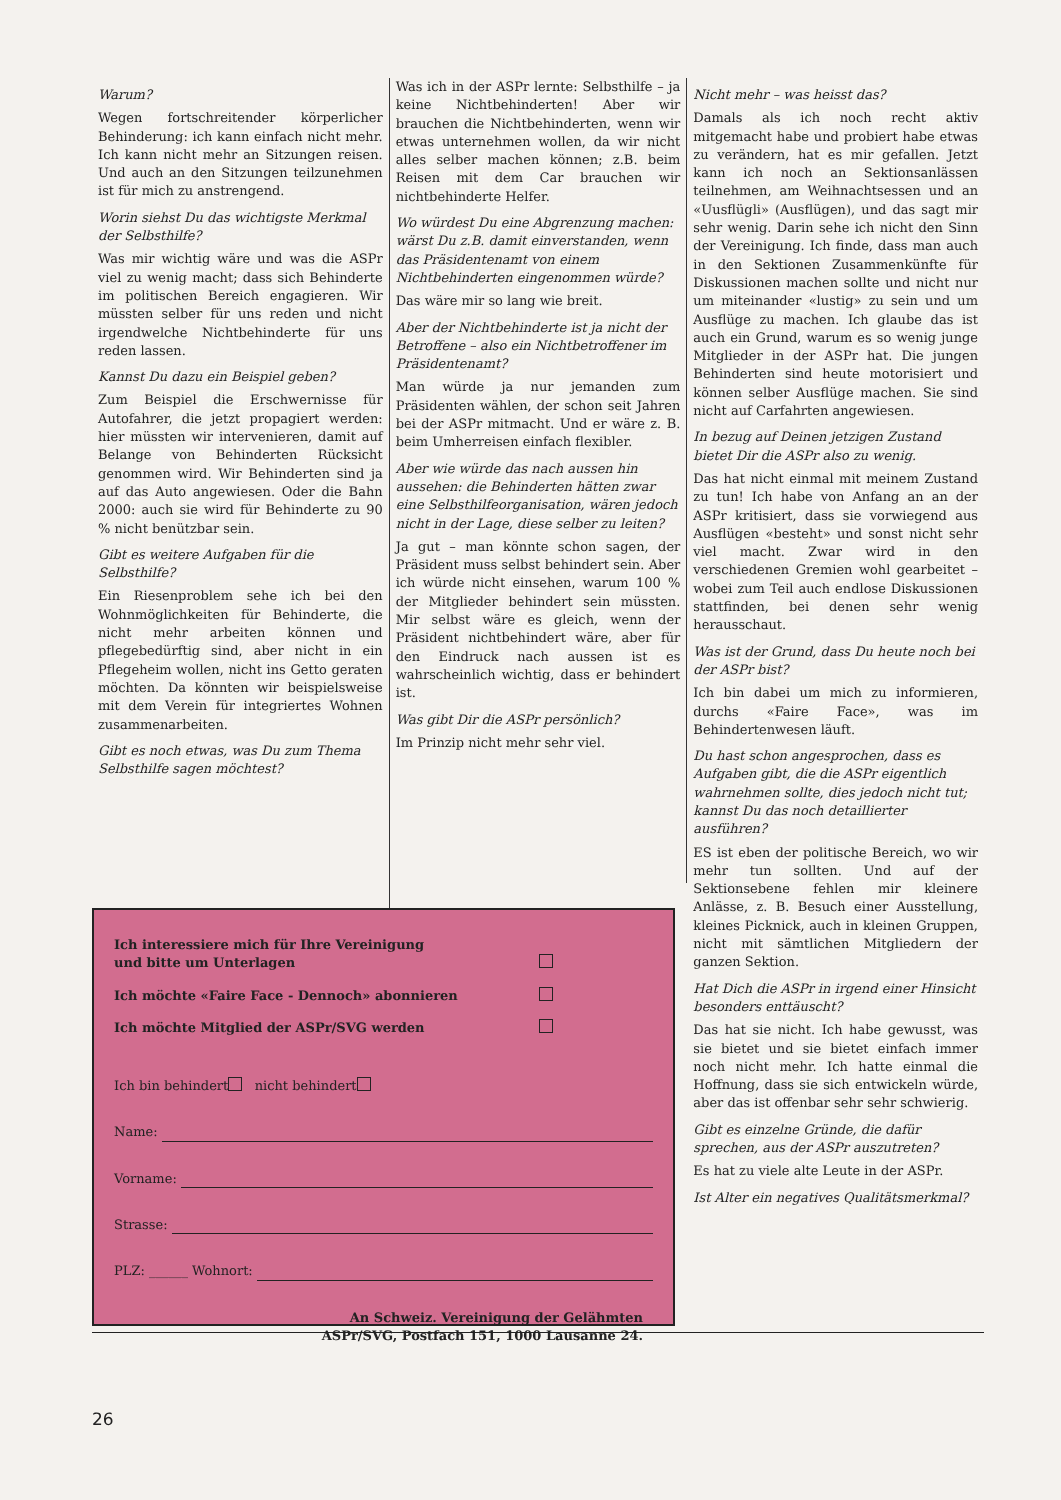Warum?
Wegen fortschreitender körperlicher Behinderung: ich kann einfach nicht mehr. Ich kann nicht mehr an Sitzungen reisen. Und auch an den Sitzungen teilzunehmen ist für mich zu anstrengend.
Worin siehst Du das wichtigste Merkmal der Selbsthilfe?
Was mir wichtig wäre und was die ASPr viel zu wenig macht; dass sich Behinderte im politischen Bereich engagieren. Wir müssten selber für uns reden und nicht irgendwelche Nichtbehinderte für uns reden lassen.
Kannst Du dazu ein Beispiel geben?
Zum Beispiel die Erschwernisse für Autofahrer, die jetzt propagiert werden: hier müssten wir intervenieren, damit auf Belange von Behinderten Rücksicht genommen wird. Wir Behinderten sind ja auf das Auto angewiesen. Oder die Bahn 2000: auch sie wird für Behinderte zu 90 % nicht benützbar sein.
Gibt es weitere Aufgaben für die Selbsthilfe?
Ein Riesenproblem sehe ich bei den Wohnmöglichkeiten für Behinderte, die nicht mehr arbeiten können und pflegebedürftig sind, aber nicht in ein Pflegeheim wollen, nicht ins Getto geraten möchten. Da könnten wir beispielsweise mit dem Verein für integriertes Wohnen zusammenarbeiten.
Gibt es noch etwas, was Du zum Thema Selbsthilfe sagen möchtest?
Was ich in der ASPr lernte: Selbsthilfe – ja keine Nichtbehinderten! Aber wir brauchen die Nichtbehinderten, wenn wir etwas unternehmen wollen, da wir nicht alles selber machen können; z.B. beim Reisen mit dem Car brauchen wir nichtbehinderte Helfer.
Wo würdest Du eine Abgrenzung machen: wärst Du z.B. damit einverstanden, wenn das Präsidentenamt von einem Nichtbehinderten eingenommen würde?
Das wäre mir so lang wie breit.
Aber der Nichtbehinderte ist ja nicht der Betroffene – also ein Nichtbetroffener im Präsidentenamt?
Man würde ja nur jemanden zum Präsidenten wählen, der schon seit Jahren bei der ASPr mitmacht. Und er wäre z. B. beim Umherreisen einfach flexibler.
Aber wie würde das nach aussen hin aussehen: die Behinderten hätten zwar eine Selbsthilfeorganisation, wären jedoch nicht in der Lage, diese selber zu leiten?
Ja gut – man könnte schon sagen, der Präsident muss selbst behindert sein. Aber ich würde nicht einsehen, warum 100 % der Mitglieder behindert sein müssten. Mir selbst wäre es gleich, wenn der Präsident nichtbehindert wäre, aber für den Eindruck nach aussen ist es wahrscheinlich wichtig, dass er behindert ist.
Was gibt Dir die ASPr persönlich?
Im Prinzip nicht mehr sehr viel.
Nicht mehr – was heisst das?
Damals als ich noch recht aktiv mitgemacht habe und probiert habe etwas zu verändern, hat es mir gefallen. Jetzt kann ich noch an Sektionsanlässen teilnehmen, am Weihnachtsessen und an «Uusflügli» (Ausflügen), und das sagt mir sehr wenig. Darin sehe ich nicht den Sinn der Vereinigung. Ich finde, dass man auch in den Sektionen Zusammenkünfte für Diskussionen machen sollte und nicht nur um miteinander «lustig» zu sein und um Ausflüge zu machen. Ich glaube das ist auch ein Grund, warum es so wenig junge Mitglieder in der ASPr hat. Die jungen Behinderten sind heute motorisiert und können selber Ausflüge machen. Sie sind nicht auf Carfahrten angewiesen.
In bezug auf Deinen jetzigen Zustand bietet Dir die ASPr also zu wenig.
Das hat nicht einmal mit meinem Zustand zu tun! Ich habe von Anfang an an der ASPr kritisiert, dass sie vorwiegend aus Ausflügen «besteht» und sonst nicht sehr viel macht. Zwar wird in den verschiedenen Gremien wohl gearbeitet – wobei zum Teil auch endlose Diskussionen stattfinden, bei denen sehr wenig herausschaut.
Was ist der Grund, dass Du heute noch bei der ASPr bist?
Ich bin dabei um mich zu informieren, durchs «Faire Face», was im Behindertenwesen läuft.
Du hast schon angesprochen, dass es Aufgaben gibt, die die ASPr eigentlich wahrnehmen sollte, dies jedoch nicht tut; kannst Du das noch detaillierter ausführen?
ES ist eben der politische Bereich, wo wir mehr tun sollten. Und auf der Sektionsebene fehlen mir kleinere Anlässe, z. B. Besuch einer Ausstellung, kleines Picknick, auch in kleinen Gruppen, nicht mit sämtlichen Mitgliedern der ganzen Sektion.
Hat Dich die ASPr in irgend einer Hinsicht besonders enttäuscht?
Das hat sie nicht. Ich habe gewusst, was sie bietet und sie bietet einfach immer noch nicht mehr. Ich hatte einmal die Hoffnung, dass sie sich entwickeln würde, aber das ist offenbar sehr sehr schwierig.
Gibt es einzelne Gründe, die dafür sprechen, aus der ASPr auszutreten?
Es hat zu viele alte Leute in der ASPr.
Ist Alter ein negatives Qualitätsmerkmal?
Ich interessiere mich für Ihre Vereinigung
und bitte um Unterlagen
Ich möchte «Faire Face - Dennoch» abonnieren
Ich möchte Mitglied der ASPr/SVG werden
Ich bin behindert nicht behindert
Name:
Vorname:
Strasse:
PLZ: ______ Wohnort:
An Schweiz. Vereinigung der Gelähmten
ASPr/SVG, Postfach 151, 1000 Lausanne 24.
26